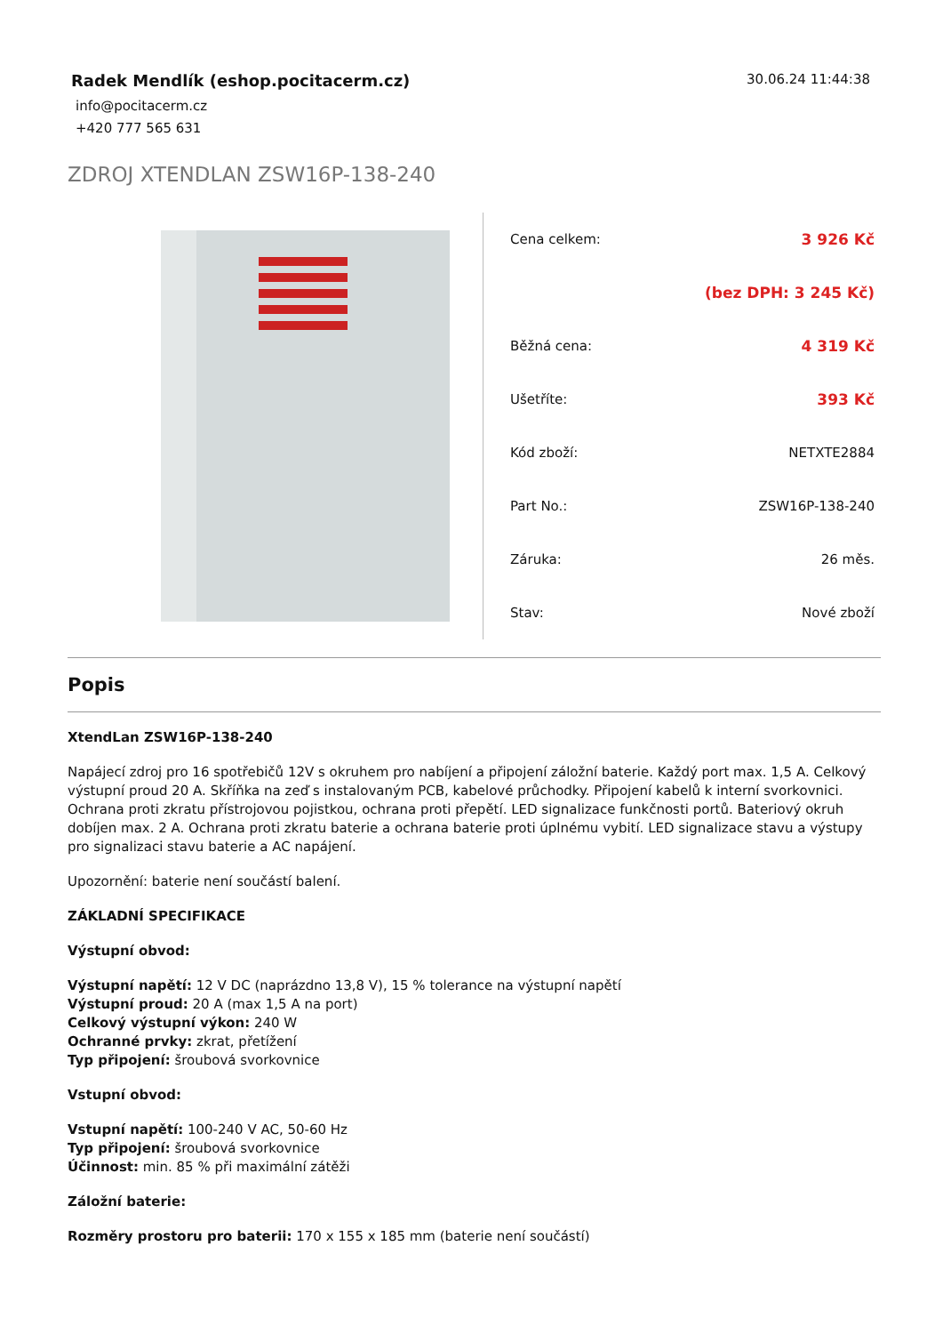Radek Mendlík (eshop.pocitacerm.cz)
info@pocitacerm.cz
+420 777 565 631
30.06.24 11:44:38
ZDROJ XTENDLAN ZSW16P-138-240
| Cena celkem: | 3 926 Kč |
| | (bez DPH: 3 245 Kč) |
| Běžná cena: | 4 319 Kč |
| Ušetříte: | 393 Kč |
| Kód zboží: | NETXTE2884 |
| Part No.: | ZSW16P-138-240 |
| Záruka: | 26 měs. |
| Stav: | Nové zboží |
Popis
XtendLan ZSW16P-138-240
Napájecí zdroj pro 16 spotřebičů 12V s okruhem pro nabíjení a připojení záložní baterie. Každý port max. 1,5 A. Celkový výstupní proud 20 A. Skříňka na zeď s instalovaným PCB, kabelové průchodky. Připojení kabelů k interní svorkovnici. Ochrana proti zkratu přístrojovou pojistkou, ochrana proti přepětí. LED signalizace funkčnosti portů. Bateriový okruh dobíjen max. 2 A. Ochrana proti zkratu baterie a ochrana baterie proti úplnému vybití. LED signalizace stavu a výstupy pro signalizaci stavu baterie a AC napájení.
Upozornění: baterie není součástí balení.
ZÁKLADNÍ SPECIFIKACE
Výstupní obvod:
Výstupní napětí: 12 V DC (naprázdno 13,8 V), 15 % tolerance na výstupní napětí
Výstupní proud: 20 A (max 1,5 A na port)
Celkový výstupní výkon: 240 W
Ochranné prvky: zkrat, přetížení
Typ připojení: šroubová svorkovnice
Vstupní obvod:
Vstupní napětí: 100-240 V AC, 50-60 Hz
Typ připojení: šroubová svorkovnice
Účinnost: min. 85 % při maximální zátěži
Záložní baterie:
Rozměry prostoru pro baterii: 170 x 155 x 185 mm (baterie není součástí)